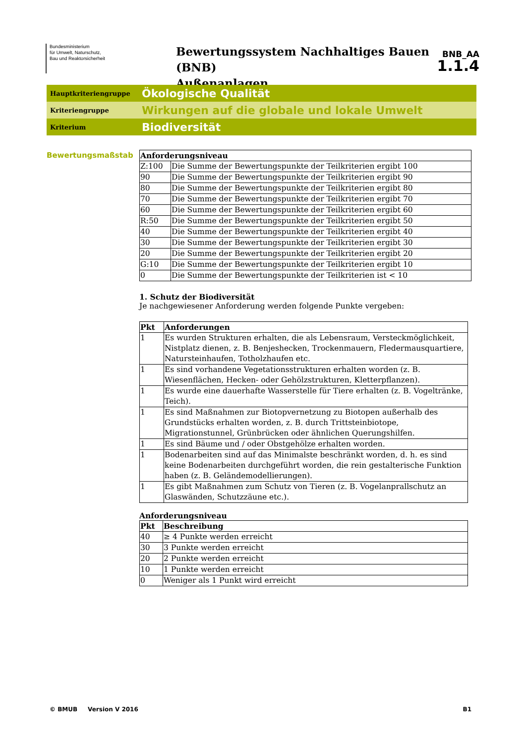Bundesministerium
für Umwelt, Naturschutz,
Bau und Reaktorsicherheit
Bewertungssystem Nachhaltiges Bauen (BNB)
Außenanlagen
BNB_AA
1.1.4
Hauptkriteriengruppe
Ökologische Qualität
Kriteriengruppe
Wirkungen auf die globale und lokale Umwelt
Kriterium
Biodiversität
Bewertungsmaßstab
| Anforderungsniveau | |
| --- | --- |
| Z:100 | Die Summe der Bewertungspunkte der Teilkriterien ergibt 100 |
| 90 | Die Summe der Bewertungspunkte der Teilkriterien ergibt 90 |
| 80 | Die Summe der Bewertungspunkte der Teilkriterien ergibt 80 |
| 70 | Die Summe der Bewertungspunkte der Teilkriterien ergibt 70 |
| 60 | Die Summe der Bewertungspunkte der Teilkriterien ergibt 60 |
| R:50 | Die Summe der Bewertungspunkte der Teilkriterien ergibt 50 |
| 40 | Die Summe der Bewertungspunkte der Teilkriterien ergibt 40 |
| 30 | Die Summe der Bewertungspunkte der Teilkriterien ergibt 30 |
| 20 | Die Summe der Bewertungspunkte der Teilkriterien ergibt 20 |
| G:10 | Die Summe der Bewertungspunkte der Teilkriterien ergibt 10 |
| 0 | Die Summe der Bewertungspunkte der Teilkriterien ist < 10 |
1. Schutz der Biodiversität
Je nachgewiesener Anforderung werden folgende Punkte vergeben:
| Pkt | Anforderungen |
| --- | --- |
| 1 | Es wurden Strukturen erhalten, die als Lebensraum, Versteckmöglichkeit, Nistplatz dienen, z. B. Benjeshecken, Trockenmauern, Fledermausquartiere, Natursteinhaufen, Totholzhaufen etc. |
| 1 | Es sind vorhandene Vegetationsstrukturen erhalten worden (z. B. Wiesenflächen, Hecken- oder Gehölzstrukturen, Kletterpflanzen). |
| 1 | Es wurde eine dauerhafte Wasserstelle für Tiere erhalten (z. B. Vogeltränke, Teich). |
| 1 | Es sind Maßnahmen zur Biotopvernetzung zu Biotopen außerhalb des Grundstücks erhalten worden, z. B. durch Trittsteinbiotope, Migrationstunnel, Grünbrücken oder ähnlichen Querungshilfen. |
| 1 | Es sind Bäume und / oder Obstgehölze erhalten worden. |
| 1 | Bodenarbeiten sind auf das Minimalste beschränkt worden, d. h. es sind keine Bodenarbeiten durchgeführt worden, die rein gestalterische Funktion haben (z. B. Geländemodellierungen). |
| 1 | Es gibt Maßnahmen zum Schutz von Tieren (z. B. Vogelanprallschutz an Glaswänden, Schutzzäune etc.). |
Anforderungsniveau
| Pkt | Beschreibung |
| --- | --- |
| 40 | ≥ 4 Punkte werden erreicht |
| 30 | 3 Punkte werden erreicht |
| 20 | 2 Punkte werden erreicht |
| 10 | 1 Punkte werden erreicht |
| 0 | Weniger als 1 Punkt wird erreicht |
© BMUB Version V 2016 B1